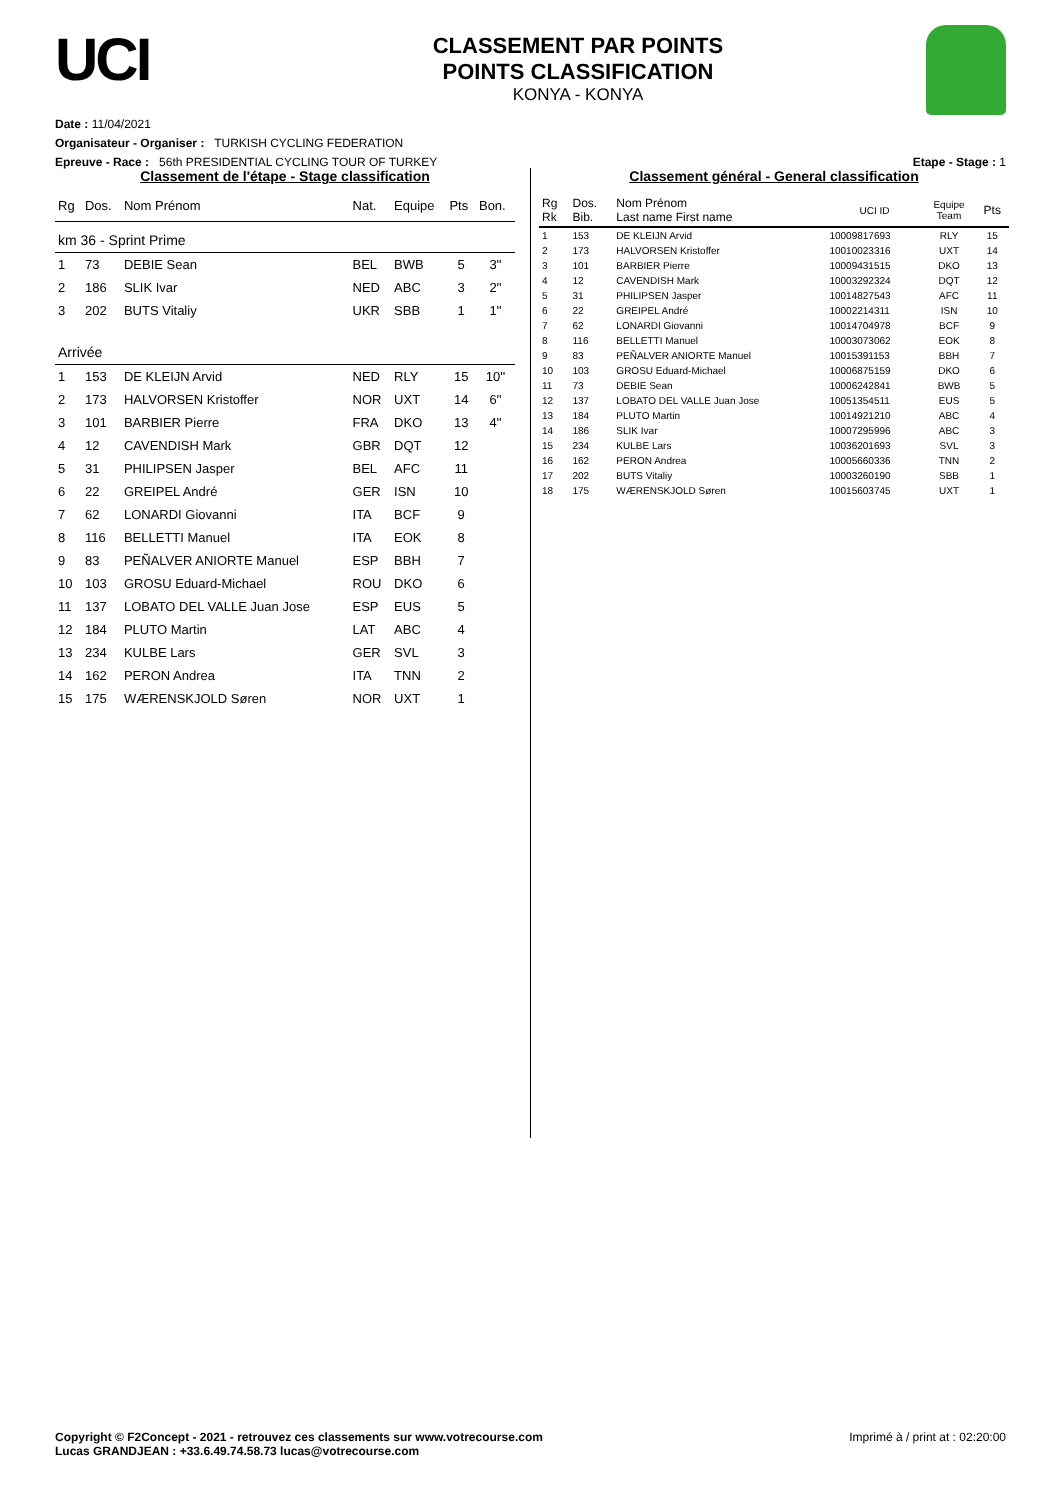UCI
CLASSEMENT PAR POINTS
POINTS CLASSIFICATION
KONYA - KONYA
Date : 11/04/2021
Organisateur - Organiser : TURKISH CYCLING FEDERATION
Epreuve - Race : 56th PRESIDENTIAL CYCLING TOUR OF TURKEY Etape - Stage : 1
Classement de l'étape - Stage classification
| Rg | Dos. | Nom Prénom | Nat. | Equipe | Pts | Bon. |
| --- | --- | --- | --- | --- | --- | --- |
| km 36 - Sprint Prime | | | | | | |
| 1 | 73 | DEBIE Sean | BEL | BWB | 5 | 3'' |
| 2 | 186 | SLIK Ivar | NED | ABC | 3 | 2'' |
| 3 | 202 | BUTS Vitaliy | UKR | SBB | 1 | 1'' |
| Arrivée | | | | | | |
| 1 | 153 | DE KLEIJN Arvid | NED | RLY | 15 | 10'' |
| 2 | 173 | HALVORSEN Kristoffer | NOR | UXT | 14 | 6'' |
| 3 | 101 | BARBIER Pierre | FRA | DKO | 13 | 4'' |
| 4 | 12 | CAVENDISH Mark | GBR | DQT | 12 | |
| 5 | 31 | PHILIPSEN Jasper | BEL | AFC | 11 | |
| 6 | 22 | GREIPEL André | GER | ISN | 10 | |
| 7 | 62 | LONARDI Giovanni | ITA | BCF | 9 | |
| 8 | 116 | BELLETTI Manuel | ITA | EOK | 8 | |
| 9 | 83 | PEÑALVER ANIORTE Manuel | ESP | BBH | 7 | |
| 10 | 103 | GROSU Eduard-Michael | ROU | DKO | 6 | |
| 11 | 137 | LOBATO DEL VALLE Juan Jose | ESP | EUS | 5 | |
| 12 | 184 | PLUTO Martin | LAT | ABC | 4 | |
| 13 | 234 | KULBE Lars | GER | SVL | 3 | |
| 14 | 162 | PERON Andrea | ITA | TNN | 2 | |
| 15 | 175 | WÆRENSKJOLD Søren | NOR | UXT | 1 | |
Classement général - General classification
| Rg Rk | Dos. Bib. | Nom Prénom Last name First name | UCI ID | Equipe Team | Pts |
| --- | --- | --- | --- | --- | --- |
| 1 | 153 | DE KLEIJN Arvid | 10009817693 | RLY | 15 |
| 2 | 173 | HALVORSEN Kristoffer | 10010023316 | UXT | 14 |
| 3 | 101 | BARBIER Pierre | 10009431515 | DKO | 13 |
| 4 | 12 | CAVENDISH Mark | 10003292324 | DQT | 12 |
| 5 | 31 | PHILIPSEN Jasper | 10014827543 | AFC | 11 |
| 6 | 22 | GREIPEL André | 10002214311 | ISN | 10 |
| 7 | 62 | LONARDI Giovanni | 10014704978 | BCF | 9 |
| 8 | 116 | BELLETTI Manuel | 10003073062 | EOK | 8 |
| 9 | 83 | PEÑALVER ANIORTE Manuel | 10015391153 | BBH | 7 |
| 10 | 103 | GROSU Eduard-Michael | 10006875159 | DKO | 6 |
| 11 | 73 | DEBIE Sean | 10006242841 | BWB | 5 |
| 12 | 137 | LOBATO DEL VALLE Juan Jose | 10051354511 | EUS | 5 |
| 13 | 184 | PLUTO Martin | 10014921210 | ABC | 4 |
| 14 | 186 | SLIK Ivar | 10007295996 | ABC | 3 |
| 15 | 234 | KULBE Lars | 10036201693 | SVL | 3 |
| 16 | 162 | PERON Andrea | 10005660336 | TNN | 2 |
| 17 | 202 | BUTS Vitaliy | 10003260190 | SBB | 1 |
| 18 | 175 | WÆRENSKJOLD Søren | 10015603745 | UXT | 1 |
Copyright © F2Concept - 2021 - retrouvez ces classements sur www.votrecourse.com
Lucas GRANDJEAN : +33.6.49.74.58.73 lucas@votrecourse.com Imprimé à / print at : 02:20:00